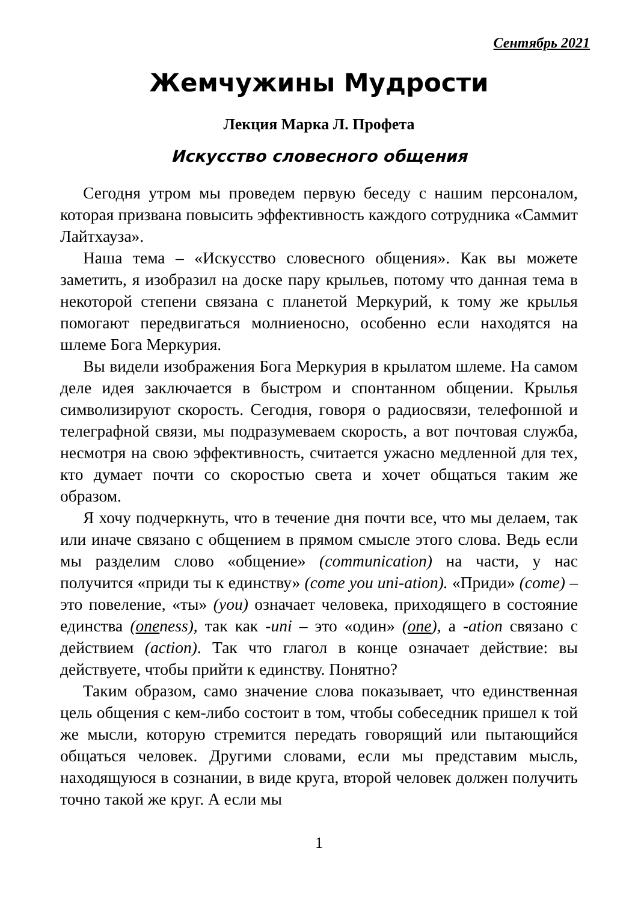Сентябрь 2021
Жемчужины Мудрости
Лекция Марка Л. Профета
Искусство словесного общения
Сегодня утром мы проведем первую беседу с нашим персоналом, которая призвана повысить эффективность каждого сотрудника «Саммит Лайтхауза».
Наша тема – «Искусство словесного общения». Как вы можете заметить, я изобразил на доске пару крыльев, потому что данная тема в некоторой степени связана с планетой Меркурий, к тому же крылья помогают передвигаться молниеносно, особенно если находятся на шлеме Бога Меркурия.
Вы видели изображения Бога Меркурия в крылатом шлеме. На самом деле идея заключается в быстром и спонтанном общении. Крылья символизируют скорость. Сегодня, говоря о радиосвязи, телефонной и телеграфной связи, мы подразумеваем скорость, а вот почтовая служба, несмотря на свою эффективность, считается ужасно медленной для тех, кто думает почти со скоростью света и хочет общаться таким же образом.
Я хочу подчеркнуть, что в течение дня почти все, что мы делаем, так или иначе связано с общением в прямом смысле этого слова. Ведь если мы разделим слово «общение» (communication) на части, у нас получится «приди ты к единству» (come you uni-ation). «Приди» (come) – это повеление, «ты» (you) означает человека, приходящего в состояние единства (oneness), так как -uni – это «один» (one), а -ation связано с действием (action). Так что глагол в конце означает действие: вы действуете, чтобы прийти к единству. Понятно?
Таким образом, само значение слова показывает, что единственная цель общения с кем-либо состоит в том, чтобы собеседник пришел к той же мысли, которую стремится передать говорящий или пытающийся общаться человек. Другими словами, если мы представим мысль, находящуюся в сознании, в виде круга, второй человек должен получить точно такой же круг. А если мы
1